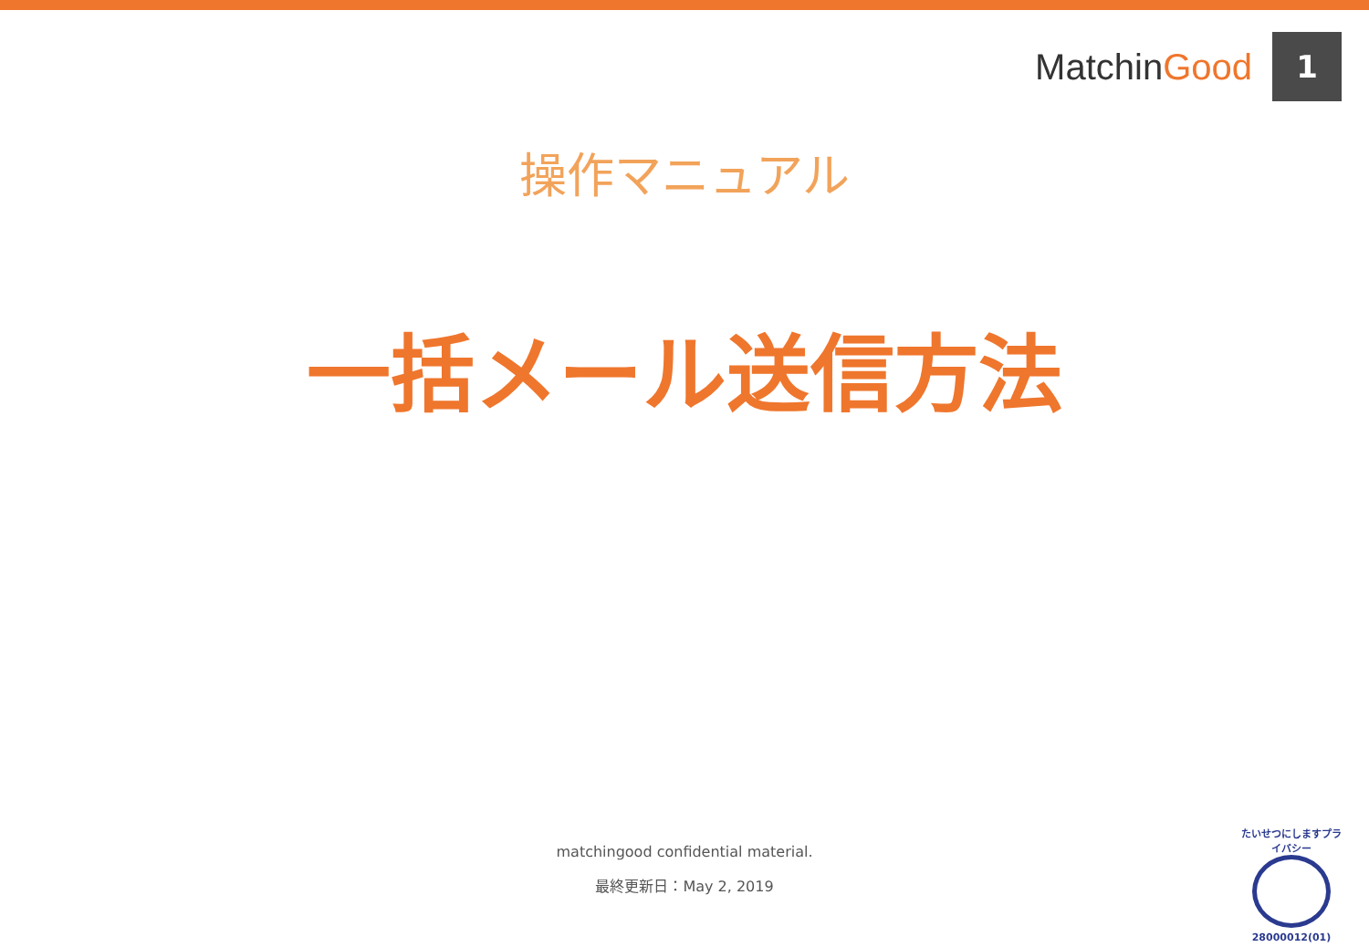MatchinGood
1
操作マニュアル
一括メール送信方法
matchingood confidential material.
最終更新日：May 2, 2019
たいせつにしますプライバシー
28000012(01)